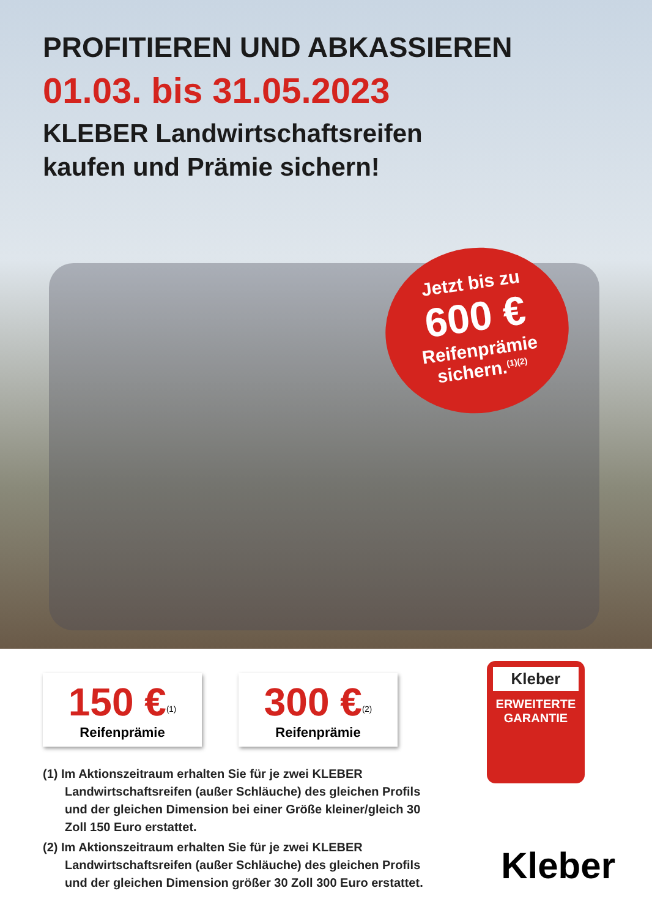PROFITIEREN UND ABKASSIEREN
01.03. bis 31.05.2023
KLEBER Landwirtschaftsreifen
kaufen und Prämie sichern!
Jetzt bis zu
600 €
Reifenprämie
sichern.<sup>(1)(2)</sup>
150 €<sup>(1)</sup>
Reifenprämie
300 €<sup>(2)</sup>
Reifenprämie
Kleber
ERWEITERTE
GARANTIE
(1) Im Aktionszeitraum erhalten Sie für je zwei KLEBER Landwirtschaftsreifen (außer Schläuche) des gleichen Profils und der gleichen Dimension bei einer Größe kleiner/gleich 30 Zoll 150 Euro erstattet.
(2) Im Aktionszeitraum erhalten Sie für je zwei KLEBER Landwirtschaftsreifen (außer Schläuche) des gleichen Profils und der gleichen Dimension größer 30 Zoll 300 Euro erstattet.
Kleber